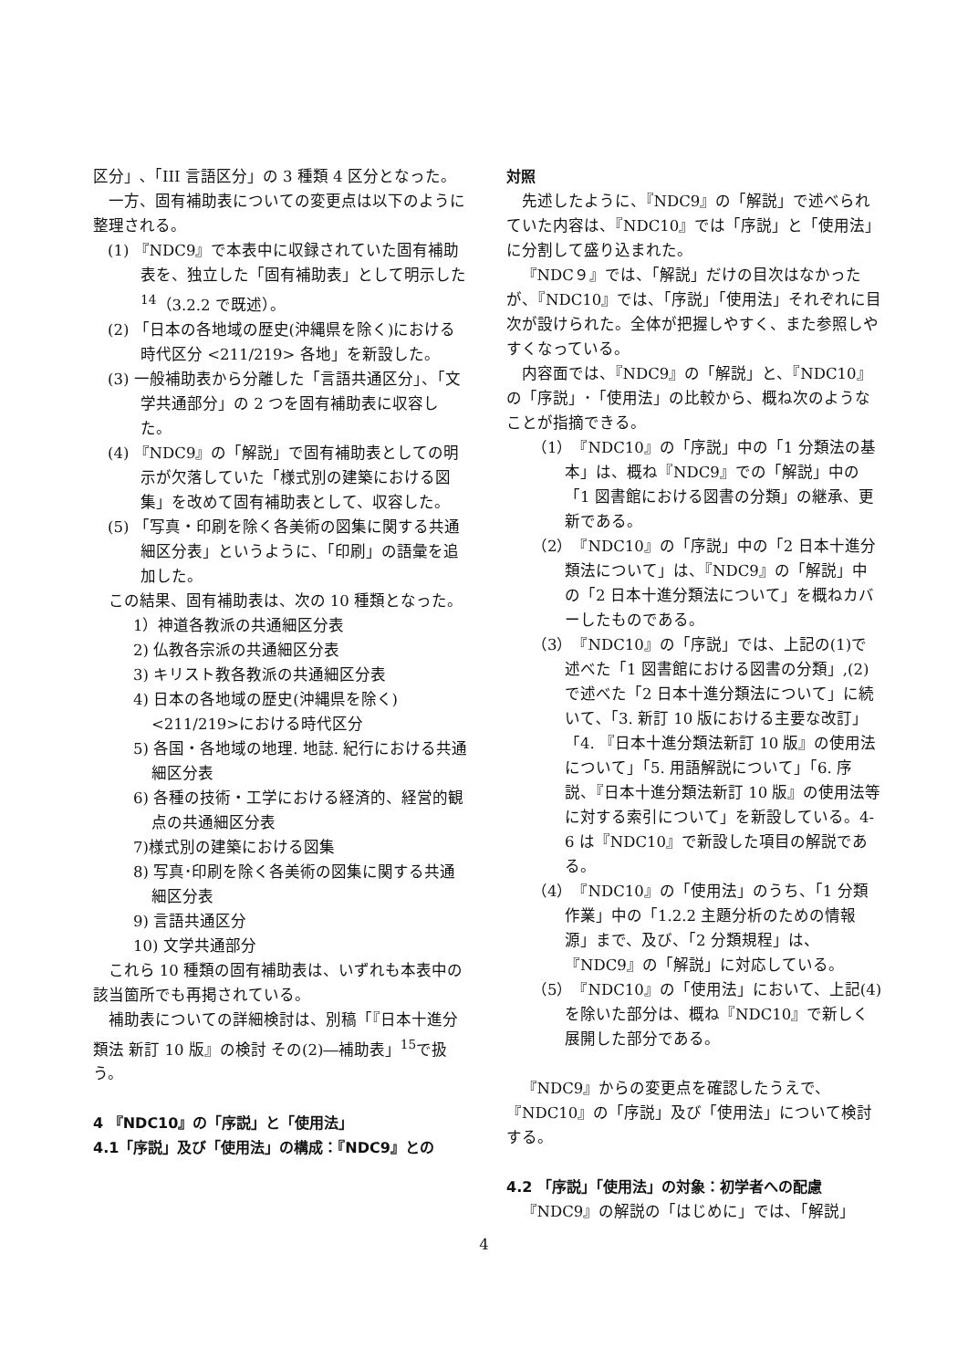区分」､「III 言語区分」の 3 種類 4 区分となった。
一方、固有補助表についての変更点は以下のように整理される。
(1) 『NDC9』で本表中に収録されていた固有補助表を、独立した「固有補助表」として明示した<sup>14</sup>（3.2.2 で既述）。
(2) 「日本の各地域の歴史(沖縄県を除く)における時代区分 <211/219> 各地」を新設した。
(3) 一般補助表から分離した「言語共通区分」、「文学共通部分」の 2 つを固有補助表に収容した。
(4) 『NDC9』の「解説」で固有補助表としての明示が欠落していた「様式別の建築における図集」を改めて固有補助表として、収容した。
(5) 「写真・印刷を除く各美術の図集に関する共通細区分表」というように、「印刷」の語彙を追加した。
この結果、固有補助表は、次の 10 種類となった。
1）神道各教派の共通細区分表
2) 仏教各宗派の共通細区分表
3) キリスト教各教派の共通細区分表
4) 日本の各地域の歴史(沖縄県を除く) <211/219>における時代区分
5) 各国・各地域の地理. 地誌. 紀行における共通細区分表
6) 各種の技術・工学における経済的、経営的観点の共通細区分表
7)様式別の建築における図集
8) 写真･印刷を除く各美術の図集に関する共通細区分表
9) 言語共通区分
10) 文学共通部分
これら 10 種類の固有補助表は、いずれも本表中の該当箇所でも再掲されている。
補助表についての詳細検討は、別稿「『日本十進分類法 新訂 10 版』の検討 その(2)―補助表」<sup>15</sup>で扱う。
4 『NDC10』の「序説」と「使用法」
4.1「序説」及び「使用法」の構成：『NDC9』との
対照
先述したように、『NDC9』の「解説」で述べられていた内容は、『NDC10』では「序説」と「使用法」に分割して盛り込まれた。
『NDC９』では、「解説」だけの目次はなかったが、『NDC10』では、「序説」「使用法」それぞれに目次が設けられた。全体が把握しやすく、また参照しやすくなっている。
内容面では、『NDC9』の「解説」と、『NDC10』の「序説」･「使用法」の比較から、概ね次のようなことが指摘できる。
（1）『NDC10』の「序説」中の「1 分類法の基本」は、概ね『NDC9』での「解説」中の「1 図書館における図書の分類」の継承、更新である。
（2）『NDC10』の「序説」中の「2 日本十進分類法について」は、『NDC9』の「解説」中の「2 日本十進分類法について」を概ねカバーしたものである。
（3）『NDC10』の「序説」では、上記の(1)で述べた「1 図書館における図書の分類」,(2)で述べた「2 日本十進分類法について」に続いて､「3. 新訂 10 版における主要な改訂」「4. 『日本十進分類法新訂 10 版』の使用法について」「5. 用語解説について」「6. 序説、『日本十進分類法新訂 10 版』の使用法等に対する索引について」を新設している。4-6 は『NDC10』で新設した項目の解説である。
（4）『NDC10』の「使用法」のうち、「1 分類作業」中の「1.2.2 主題分析のための情報源」まで、及び、「2 分類規程」は、『NDC9』の「解説」に対応している。
（5）『NDC10』の「使用法」において、上記(4)を除いた部分は、概ね『NDC10』で新しく展開した部分である。
『NDC9』からの変更点を確認したうえで、『NDC10』の「序説」及び「使用法」について検討する。
4.2 「序説」「使用法」の対象：初学者への配慮
『NDC9』の解説の「はじめに」では、「解説」
4